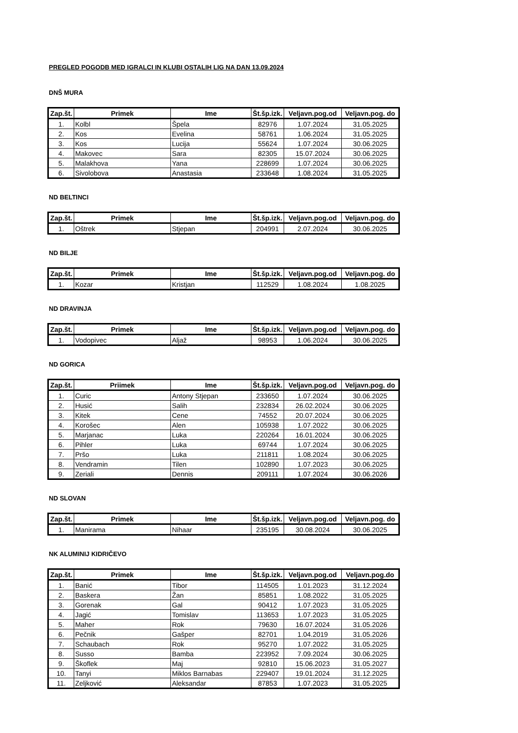PREGLED POGODB MED IGRALCI IN KLUBI OSTALIH LIG NA DAN 13.09.2024
DNŠ MURA
| Zap.št. | Primek | Ime | Št.šp.izk. | Veljavn.pog.od | Veljavn.pog. do |
| --- | --- | --- | --- | --- | --- |
| 1. | Kolbl | Špela | 82976 | 1.07.2024 | 31.05.2025 |
| 2. | Kos | Evelina | 58761 | 1.06.2024 | 31.05.2025 |
| 3. | Kos | Lucija | 55624 | 1.07.2024 | 30.06.2025 |
| 4. | Makovec | Sara | 82305 | 15.07.2024 | 30.06.2025 |
| 5. | Malakhova | Yana | 228699 | 1.07.2024 | 30.06.2025 |
| 6. | Sivolobova | Anastasia | 233648 | 1.08.2024 | 31.05.2025 |
ND BELTINCI
| Zap.št. | Primek | Ime | Št.šp.izk. | Veljavn.pog.od | Veljavn.pog. do |
| --- | --- | --- | --- | --- | --- |
| 1. | Oštrek | Stjepan | 204991 | 2.07.2024 | 30.06.2025 |
ND BILJE
| Zap.št. | Primek | Ime | Št.šp.izk. | Veljavn.pog.od | Veljavn.pog. do |
| --- | --- | --- | --- | --- | --- |
| 1. | Kozar | Kristjan | 112529 | 1.08.2024 | 1.08.2025 |
ND DRAVINJA
| Zap.št. | Primek | Ime | Št.šp.izk. | Veljavn.pog.od | Veljavn.pog. do |
| --- | --- | --- | --- | --- | --- |
| 1. | Vodopivec | Aljaž | 98953 | 1.06.2024 | 30.06.2025 |
ND GORICA
| Zap.št. | Priimek | Ime | Št.šp.izk. | Veljavn.pog.od | Veljavn.pog. do |
| --- | --- | --- | --- | --- | --- |
| 1. | Curic | Antony Stjepan | 233650 | 1.07.2024 | 30.06.2025 |
| 2. | Husić | Salih | 232834 | 26.02.2024 | 30.06.2025 |
| 3. | Kitek | Cene | 74552 | 20.07.2024 | 30.06.2025 |
| 4. | Korošec | Alen | 105938 | 1.07.2022 | 30.06.2025 |
| 5. | Marjanac | Luka | 220264 | 16.01.2024 | 30.06.2025 |
| 6. | Pihler | Luka | 69744 | 1.07.2024 | 30.06.2025 |
| 7. | Pršo | Luka | 211811 | 1.08.2024 | 30.06.2025 |
| 8. | Vendramin | Tilen | 102890 | 1.07.2023 | 30.06.2025 |
| 9. | Zeriali | Dennis | 209111 | 1.07.2024 | 30.06.2026 |
ND SLOVAN
| Zap.št. | Primek | Ime | Št.šp.izk. | Veljavn.pog.od | Veljavn.pog. do |
| --- | --- | --- | --- | --- | --- |
| 1. | Manirama | Nihaar | 235195 | 30.08.2024 | 30.06.2025 |
NK ALUMINIJ KIDRIČEVO
| Zap.št. | Primek | Ime | Št.šp.izk. | Veljavn.pog.od | Veljavn.pog.do |
| --- | --- | --- | --- | --- | --- |
| 1. | Banić | Tibor | 114505 | 1.01.2023 | 31.12.2024 |
| 2. | Baskera | Žan | 85851 | 1.08.2022 | 31.05.2025 |
| 3. | Gorenak | Gal | 90412 | 1.07.2023 | 31.05.2025 |
| 4. | Jagić | Tomislav | 113653 | 1.07.2023 | 31.05.2025 |
| 5. | Maher | Rok | 79630 | 16.07.2024 | 31.05.2026 |
| 6. | Pečnik | Gašper | 82701 | 1.04.2019 | 31.05.2026 |
| 7. | Schaubach | Rok | 95270 | 1.07.2022 | 31.05.2025 |
| 8. | Susso | Bamba | 223952 | 7.09.2024 | 30.06.2025 |
| 9. | Škoflek | Maj | 92810 | 15.06.2023 | 31.05.2027 |
| 10. | Tanyi | Miklos Barnabas | 229407 | 19.01.2024 | 31.12.2025 |
| 11. | Zeljković | Aleksandar | 87853 | 1.07.2023 | 31.05.2025 |